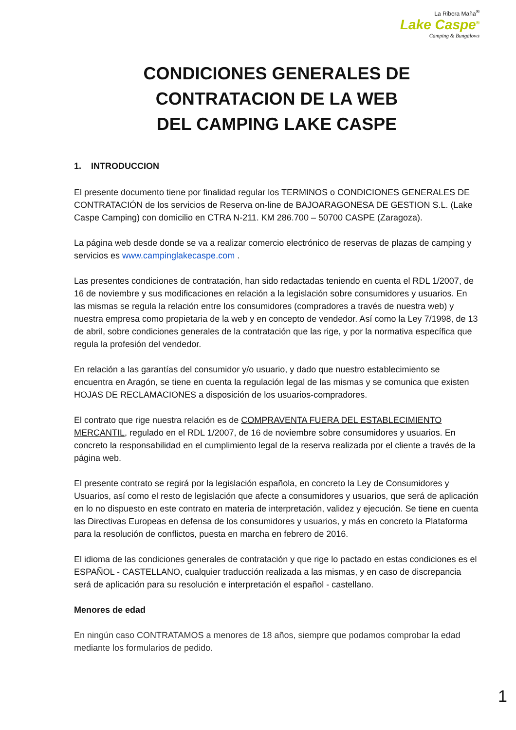La Ribera Maña<sup>®</sup>
Lake Caspe<sup>®</sup>
Camping & Bungalows
CONDICIONES GENERALES DE CONTRATACION DE LA WEB
DEL CAMPING LAKE CASPE
1. INTRODUCCION
El presente documento tiene por finalidad regular los TERMINOS o CONDICIONES GENERALES DE CONTRATACIÓN de los servicios de Reserva on-line de BAJOARAGONESA DE GESTION S.L. (Lake Caspe Camping) con domicilio en CTRA N-211. KM 286.700 – 50700 CASPE (Zaragoza).
La página web desde donde se va a realizar comercio electrónico de reservas de plazas de camping y servicios es www.campinglakecaspe.com .
Las presentes condiciones de contratación, han sido redactadas teniendo en cuenta el RDL 1/2007, de 16 de noviembre y sus modificaciones en relación a la legislación sobre consumidores y usuarios. En las mismas se regula la relación entre los consumidores (compradores a través de nuestra web) y nuestra empresa como propietaria de la web y en concepto de vendedor. Así como la Ley 7/1998, de 13 de abril, sobre condiciones generales de la contratación que las rige, y por la normativa específica que regula la profesión del vendedor.
En relación a las garantías del consumidor y/o usuario, y dado que nuestro establecimiento se encuentra en Aragón, se tiene en cuenta la regulación legal de las mismas y se comunica que existen HOJAS DE RECLAMACIONES a disposición de los usuarios-compradores.
El contrato que rige nuestra relación es de COMPRAVENTA FUERA DEL ESTABLECIMIENTO MERCANTIL, regulado en el RDL 1/2007, de 16 de noviembre sobre consumidores y usuarios. En concreto la responsabilidad en el cumplimiento legal de la reserva realizada por el cliente a través de la página web.
El presente contrato se regirá por la legislación española, en concreto la Ley de Consumidores y Usuarios, así como el resto de legislación que afecte a consumidores y usuarios, que será de aplicación en lo no dispuesto en este contrato en materia de interpretación, validez y ejecución. Se tiene en cuenta las Directivas Europeas en defensa de los consumidores y usuarios, y más en concreto la Plataforma para la resolución de conflictos, puesta en marcha en febrero de 2016.
El idioma de las condiciones generales de contratación y que rige lo pactado en estas condiciones es el ESPAÑOL - CASTELLANO, cualquier traducción realizada a las mismas, y en caso de discrepancia será de aplicación para su resolución e interpretación el español - castellano.
Menores de edad
En ningún caso CONTRATAMOS a menores de 18 años, siempre que podamos comprobar la edad mediante los formularios de pedido.
1